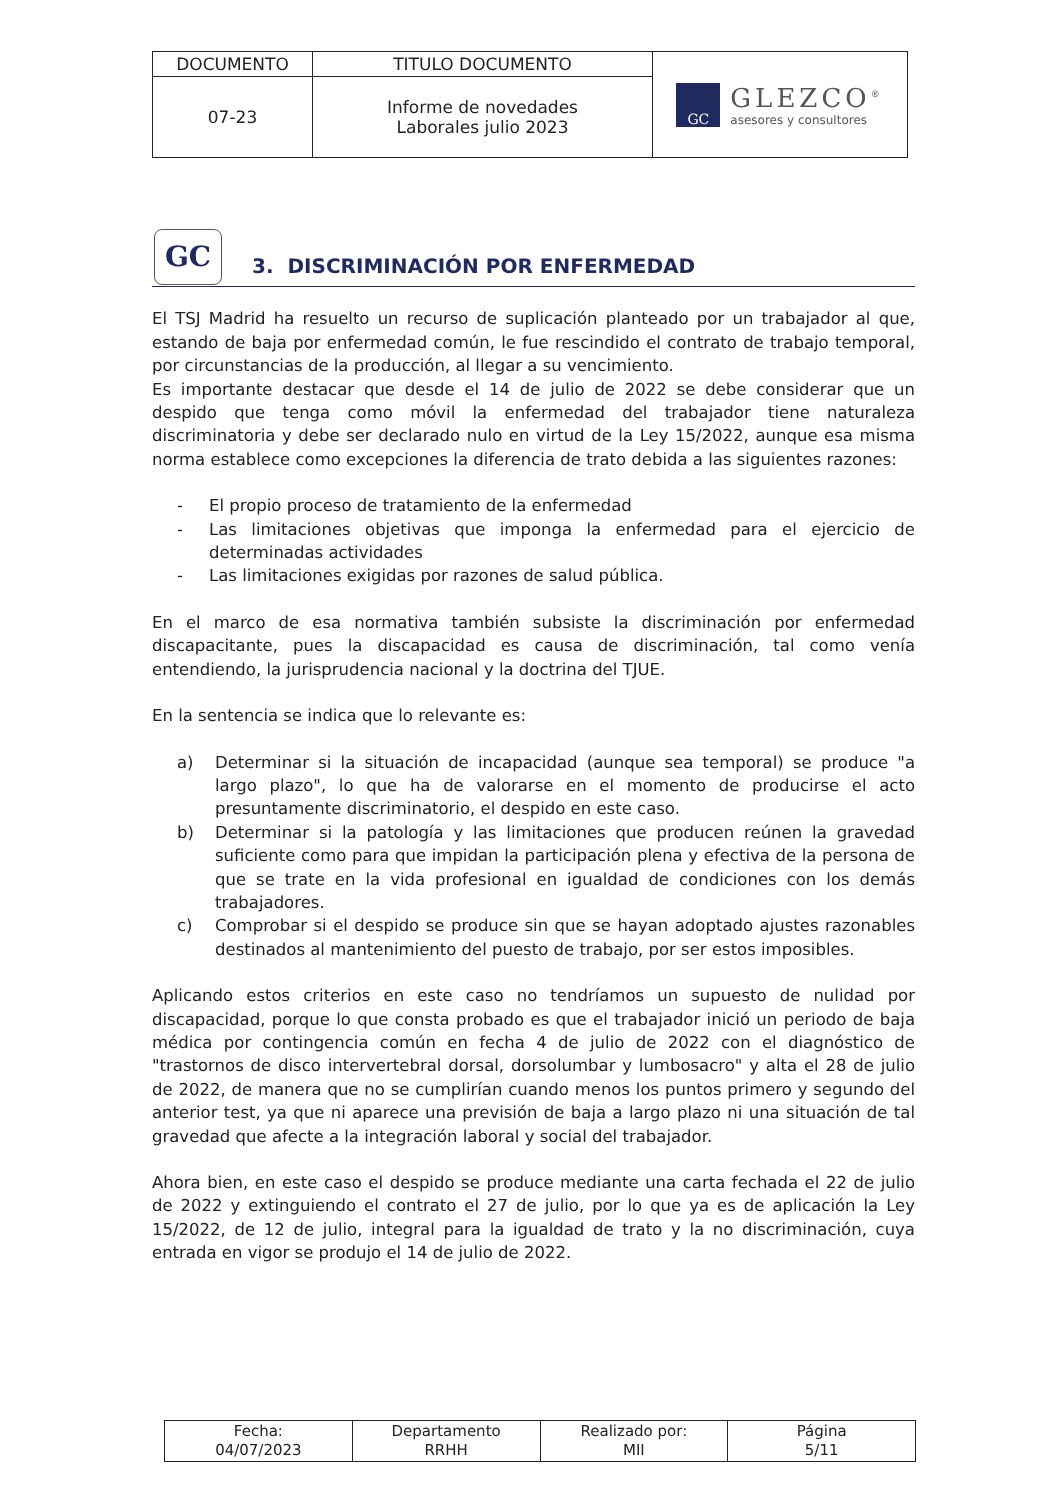| DOCUMENTO | TITULO DOCUMENTO | GC GLEZCO<sup>®</sup> asesores y consultores |
| 07-23 | Informe de novedades Laborales julio 2023 | |
GC
3. DISCRIMINACIÓN POR ENFERMEDAD
El TSJ Madrid ha resuelto un recurso de suplicación planteado por un trabajador al que, estando de baja por enfermedad común, le fue rescindido el contrato de trabajo temporal, por circunstancias de la producción, al llegar a su vencimiento.
Es importante destacar que desde el 14 de julio de 2022 se debe considerar que un despido que tenga como móvil la enfermedad del trabajador tiene naturaleza discriminatoria y debe ser declarado nulo en virtud de la Ley 15/2022, aunque esa misma norma establece como excepciones la diferencia de trato debida a las siguientes razones:
- El propio proceso de tratamiento de la enfermedad
- Las limitaciones objetivas que imponga la enfermedad para el ejercicio de determinadas actividades
- Las limitaciones exigidas por razones de salud pública.
En el marco de esa normativa también subsiste la discriminación por enfermedad discapacitante, pues la discapacidad es causa de discriminación, tal como venía entendiendo, la jurisprudencia nacional y la doctrina del TJUE.
En la sentencia se indica que lo relevante es:
a) Determinar si la situación de incapacidad (aunque sea temporal) se produce "a largo plazo", lo que ha de valorarse en el momento de producirse el acto presuntamente discriminatorio, el despido en este caso.
b) Determinar si la patología y las limitaciones que producen reúnen la gravedad suficiente como para que impidan la participación plena y efectiva de la persona de que se trate en la vida profesional en igualdad de condiciones con los demás trabajadores.
c) Comprobar si el despido se produce sin que se hayan adoptado ajustes razonables destinados al mantenimiento del puesto de trabajo, por ser estos imposibles.
Aplicando estos criterios en este caso no tendríamos un supuesto de nulidad por discapacidad, porque lo que consta probado es que el trabajador inició un periodo de baja médica por contingencia común en fecha 4 de julio de 2022 con el diagnóstico de "trastornos de disco intervertebral dorsal, dorsolumbar y lumbosacro" y alta el 28 de julio de 2022, de manera que no se cumplirían cuando menos los puntos primero y segundo del anterior test, ya que ni aparece una previsión de baja a largo plazo ni una situación de tal gravedad que afecte a la integración laboral y social del trabajador.
Ahora bien, en este caso el despido se produce mediante una carta fechada el 22 de julio de 2022 y extinguiendo el contrato el 27 de julio, por lo que ya es de aplicación la Ley 15/2022, de 12 de julio, integral para la igualdad de trato y la no discriminación, cuya entrada en vigor se produjo el 14 de julio de 2022.
| Fecha: 04/07/2023 | Departamento RRHH | Realizado por: MII | Página 5/11 |